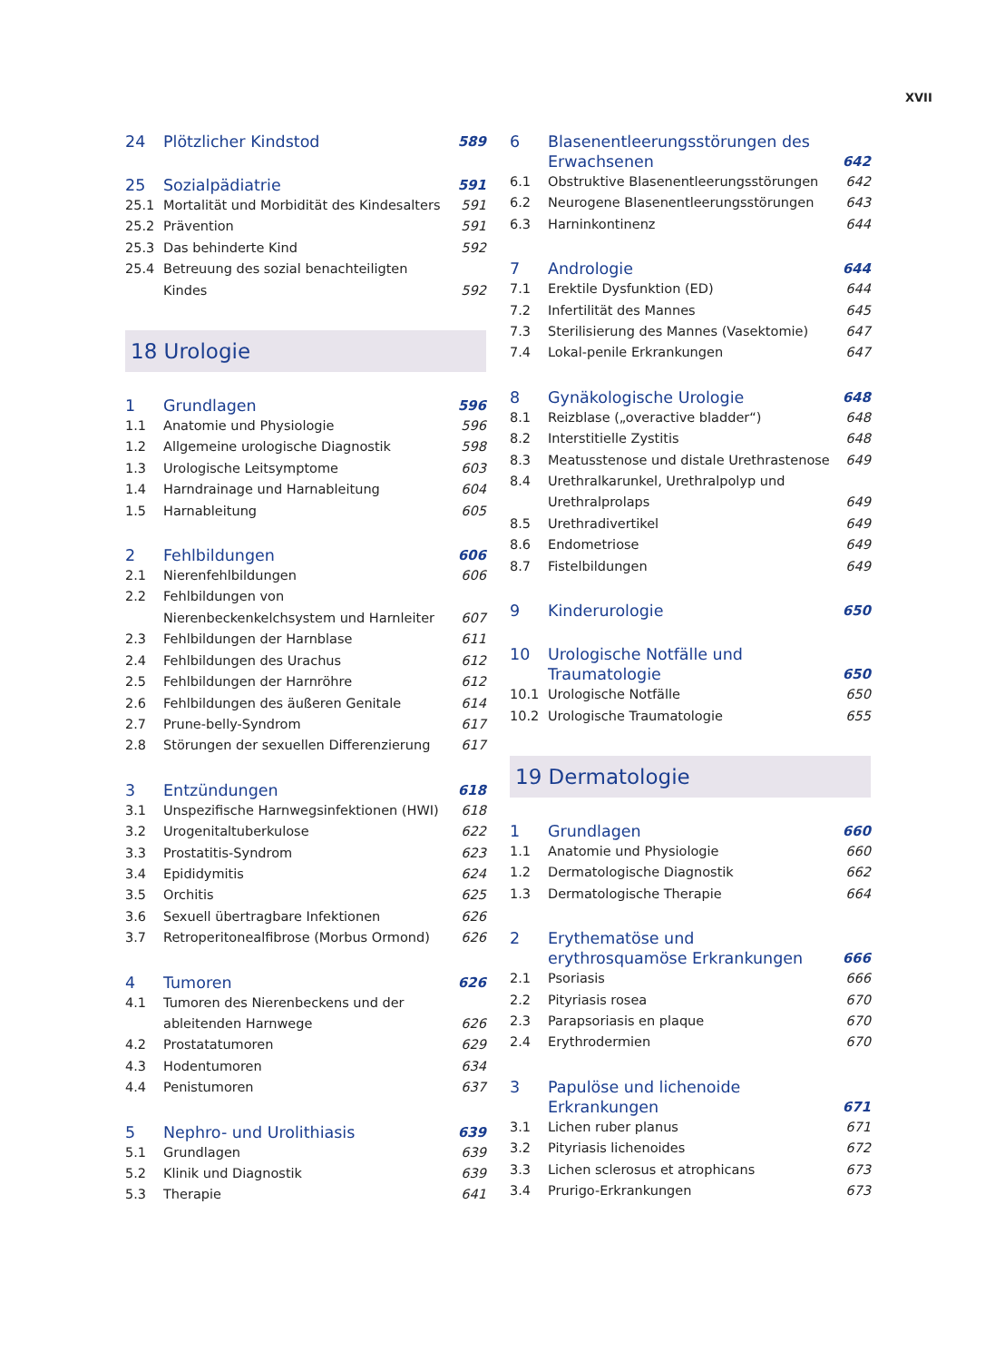XVII
24 Plötzlicher Kindstod 589
25 Sozialpädiatrie 591
25.1 Mortalität und Morbidität des Kindesalters 591
25.2 Prävention 591
25.3 Das behinderte Kind 592
25.4 Betreuung des sozial benachteiligten Kindes 592
18 Urologie
1 Grundlagen 596
1.1 Anatomie und Physiologie 596
1.2 Allgemeine urologische Diagnostik 598
1.3 Urologische Leitsymptome 603
1.4 Harndrainage und Harnableitung 604
1.5 Harnableitung 605
2 Fehlbildungen 606
2.1 Nierenfehlbildungen 606
2.2 Fehlbildungen von Nierenbeckenkelchsystem und Harnleiter 607
2.3 Fehlbildungen der Harnblase 611
2.4 Fehlbildungen des Urachus 612
2.5 Fehlbildungen der Harnröhre 612
2.6 Fehlbildungen des äußeren Genitale 614
2.7 Prune-belly-Syndrom 617
2.8 Störungen der sexuellen Differenzierung 617
3 Entzündungen 618
3.1 Unspezifische Harnwegsinfektionen (HWI) 618
3.2 Urogenitaltuberkulose 622
3.3 Prostatitis-Syndrom 623
3.4 Epididymitis 624
3.5 Orchitis 625
3.6 Sexuell übertragbare Infektionen 626
3.7 Retroperitonealfibrose (Morbus Ormond) 626
4 Tumoren 626
4.1 Tumoren des Nierenbeckens und der ableitenden Harnwege 626
4.2 Prostatatumoren 629
4.3 Hodentumoren 634
4.4 Penistumoren 637
5 Nephro- und Urolithiasis 639
5.1 Grundlagen 639
5.2 Klinik und Diagnostik 639
5.3 Therapie 641
6 Blasenentleerungsstörungen des Erwachsenen 642
6.1 Obstruktive Blasenentleerungsstörungen 642
6.2 Neurogene Blasenentleerungsstörungen 643
6.3 Harninkontinenz 644
7 Andrologie 644
7.1 Erektile Dysfunktion (ED) 644
7.2 Infertilität des Mannes 645
7.3 Sterilisierung des Mannes (Vasektomie) 647
7.4 Lokal-penile Erkrankungen 647
8 Gynäkologische Urologie 648
8.1 Reizblase („overactive bladder“) 648
8.2 Interstitielle Zystitis 648
8.3 Meatusstenose und distale Urethrastenose 649
8.4 Urethralkarunkel, Urethralpolyp und Urethralprolaps 649
8.5 Urethradivertikel 649
8.6 Endometriose 649
8.7 Fistelbildungen 649
9 Kinderurologie 650
10 Urologische Notfälle und Traumatologie 650
10.1 Urologische Notfälle 650
10.2 Urologische Traumatologie 655
19 Dermatologie
1 Grundlagen 660
1.1 Anatomie und Physiologie 660
1.2 Dermatologische Diagnostik 662
1.3 Dermatologische Therapie 664
2 Erythematöse und erythrosquamöse Erkrankungen 666
2.1 Psoriasis 666
2.2 Pityriasis rosea 670
2.3 Parapsoriasis en plaque 670
2.4 Erythrodermien 670
3 Papulöse und lichenoide Erkrankungen 671
3.1 Lichen ruber planus 671
3.2 Pityriasis lichenoides 672
3.3 Lichen sclerosus et atrophicans 673
3.4 Prurigo-Erkrankungen 673